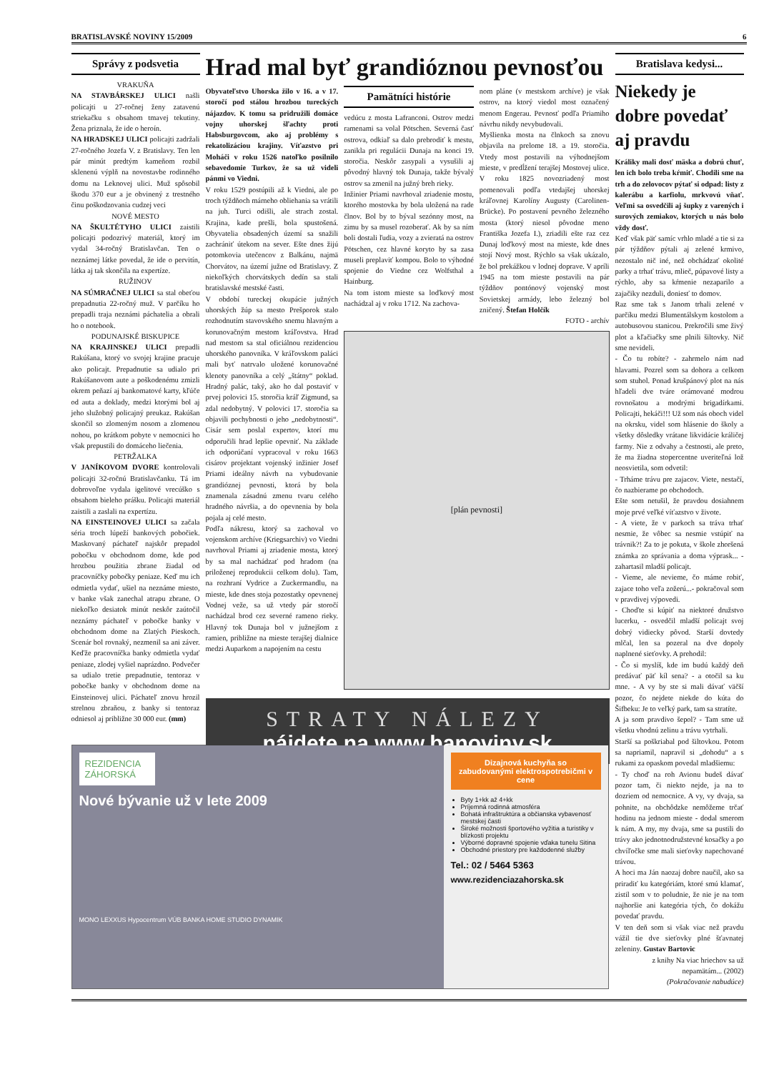BRATISLAVSKÉ NOVINY 15/2009 6
Správy z podsvetia
VRAKUŇA
NA STAVBÁRSKEJ ULICI našli policajti u 27-ročnej ženy zatavenú striekačku s obsahom tmavej tekutiny. Žena priznala, že ide o heroín.
NA HRADSKEJ ULICI policajti zadržali 27-ročného Jozefa V. z Bratislavy. Ten len pár minút predtým kameňom rozbil sklenenú výplň na novostavbe rodinného domu na Leknovej ulici. Muž spôsobil škodu 370 eur a je obvinený z trestného činu poškodzovania cudzej veci
NOVÉ MESTO
NA ŠKULTÉTYHO ULICI zaistili policajti podozrivý materiál, ktorý im vydal 34-ročný Bratislavčan. Ten o neznámej látke povedal, že ide o pervitín, látka aj tak skončila na expertíze.
RUŽINOV
NA SÚMRAČNEJ ULICI sa stal obeťou prepadnutia 22-ročný muž. V parčíku ho prepadli traja neznámi páchatelia a obrali ho o notebook.
PODUNAJSKÉ BISKUPICE
NA KRAJINSKEJ ULICI prepadli Rakúšana, ktorý vo svojej krajine pracuje ako policajt. Prepadnutie sa udialo pri Rakúšanovom aute a poškodenému zmizli okrem peňazí aj bankomatové karty, kľúče od auta a doklady, medzi ktorými bol aj jeho služobný policajný preukaz. Rakúšan skončil so zlomeným nosom a zlomenou nohou, po krátkom pobyte v nemocnici ho však prepustili do domáceho liečenia.
PETRŽALKA
V JANÍKOVOM DVORE kontrolovali policajti 32-ročnú Bratislavčanku. Tá im dobrovoľne vydala igelitové vrecúško s obsahom bieleho prášku. Policajti materiál zaistili a zaslali na expertízu.
NA EINSTEINOVEJ ULICI sa začala séria troch lúpeží bankových pobočiek. Maskovaný páchateľ najskôr prepadol pobočku v obchodnom dome, kde pod hrozbou použitia zbrane žiadal od pracovníčky pobočky peniaze. Keď mu ich odmietla vydať, ušiel na neznáme miesto, v banke však zanechal atrapu zbrane. O niekoľko desiatok minút neskôr zaútočil neznámy páchateľ v pobočke banky v obchodnom dome na Zlatých Pieskoch. Scenár bol rovnaký, nezmenil sa ani záver. Keďže pracovníčka banky odmietla vydať peniaze, zlodej vyšiel naprázdno. Podvečer sa udialo tretie prepadnutie, tentoraz v pobočke banky v obchodnom dome na Einsteinovej ulici. Páchateľ znovu hrozil strelnou zbraňou, z banky si tentoraz odniesol aj približne 30 000 eur. (mm)
Hrad mal byť grandióznou pevnosťou
Obyvateľstvo Uhorska žilo v 16. a v 17. storočí pod stálou hrozbou tureckých nájazdov. K tomu sa pridružili domáce vojny uhorskej šľachty proti Habsburgovcom, ako aj problémy s rekatolizáciou krajiny. Víťazstvo pri Moháči v roku 1526 natoľko posilnilo sebavedomie Turkov, že sa už videli pánmi vo Viedni.
V roku 1529 postúpili až k Viedni, ale po troch týždňoch márneho obliehania sa vrátili na juh. Turci odišli, ale strach zostal. Krajina, kade prešli, bola spustošená. Obyvatelia obsadených území sa snažili zachrániť útekom na sever. Ešte dnes žijú potomkovia utečencov z Balkánu, najmä Chorvátov, na území južne od Bratislavy. Z niekoľkých chorvátskych dedín sa stali bratislavské mestské časti.
V období tureckej okupácie južných uhorských žúp sa mesto Prešporok stalo rozhodnutím stavovského snemu hlavným a korunovačným mestom kráľovstva. Hrad nad mestom sa stal oficiálnou rezidenciou uhorského panovníka. V kráľovskom paláci mali byť natrvalo uložené korunovačné klenoty panovníka a celý „štátny“ poklad. Hradný palác, taký, ako ho dal postaviť v prvej polovici 15. storočia kráľ Zigmund, sa zdal nedobytný. V polovici 17. storočia sa objavili pochybnosti o jeho „nedobytnosti“. Cisár sem poslal expertov, ktorí mu odporučili hrad lepšie opevniť. Na základe ich odporúčaní vypracoval v roku 1663 cisárov projektant vojenský inžinier Josef Priami ideálny návrh na vybudovanie grandióznej pevnosti, ktorá by bola znamenala zásadnú zmenu tvaru celého hradného návršia, a do opevnenia by bola pojala aj celé mesto.
Podľa nákresu, ktorý sa zachoval vo vojenskom archíve (Kriegsarchiv) vo Viedni navrhoval Priami aj zriadenie mosta, ktorý by sa mal nachádzať pod hradom (na priloženej reprodukcii celkom dolu). Tam, na rozhraní Vydrice a Zuckermandlu, na mieste, kde dnes stoja pozostatky opevnenej Vodnej veže, sa už vtedy pár storočí nachádzal brod cez severné rameno rieky. Hlavný tok Dunaja bol v južnejšom z ramien, približne na mieste terajšej dialnice medzi Auparkom a napojením na cestu
Pamätníci histórie
vedúcu z mosta Lafranconi. Ostrov medzi ramenami sa volal Pötschen. Severná časť ostrova, odkiaľ sa dalo prebrodiť k mestu, zanikla pri regulácii Dunaja na konci 19. storočia. Neskôr zasypali a vysušili aj pôvodný hlavný tok Dunaja, takže bývalý ostrov sa zmenil na južný breh rieky.
Inžinier Priami navrhoval zriadenie mostu, ktorého mostovka by bola uložená na rade člnov. Bol by to býval sezónny most, na zimu by sa musel rozoberať. Ak by sa ním boli dostali ľudia, vozy a zvieratá na ostrov Pötschen, cez hlavné koryto by sa zasa museli preplaviť kompou. Bolo to výhodné spojenie do Viedne cez Wolfsthal a Hainburg.
Na tom istom mieste sa loďkový most nachádzal aj v roku 1712. Na zachova-
nom pláne (v mestskom archíve) je však ostrov, na ktorý viedol most označený menom Engerau. Pevnosť podľa Priamiho návrhu nikdy nevybudovali.
Myšlienka mosta na člnkoch sa znovu objavila na prelome 18. a 19. storočia. Vtedy most postavili na výhodnejšom mieste, v predĺžení terajšej Mostovej ulice. V roku 1825 novozriadený most pomenovali podľa vtedajšej uhorskej kráľovnej Karolíny Augusty (Carolinen-Brücke). Po postavení pevného železného mosta (ktorý niesol pôvodne meno Františka Jozefa I.), zriadili ešte raz cez Dunaj loďkový most na mieste, kde dnes stojí Nový most. Rýchlo sa však ukázalo, že bol prekážkou v lodnej doprave. V apríli 1945 na tom mieste postavili na pár týždňov pontónový vojenský most Sovietskej armády, lebo železný bol zničený. Štefan Holčík
FOTO - archív
[plán pevnosti]
STRATY NÁLEZY
nájdete na www.banoviny.sk
Bratislava kedysi...
Niekedy je dobre povedať aj pravdu
Králiky mali dosť mäska a dobrú chuť, len ich bolo treba kŕmiť. Chodili sme na trh a do zelovocov pýtať si odpad: listy z kalerábu a karfiolu, mrkvovú vňať. Veľmi sa osvedčili aj šupky z varených i surových zemiakov, ktorých u nás bolo vždy dosť.
Keď však päť samíc vrhlo mladé a tie si za pár týždňov pýtali aj zelené krmivo, nezostalo nič iné, než obchádzať okolité parky a trhať trávu, mlieč, púpavové listy a rýchlo, aby sa kŕmenie nezaparilo a zajačiky nezduli, doniesť to domov.
Raz sme tak s Janom trhali zelené v parčíku medzi Blumentálskym kostolom a autobusovou stanicou. Prekročili sme živý plot a kľačiačky sme plnili šiltovky. Nič sme nevideli.
- Čo tu robíte? - zahrmelo nám nad hlavami. Pozrel som sa dohora a celkom som stuhol. Ponad krušpánový plot na nás hľadeli dve tváre orámované modrou rovnošatou a modrými brigadírkami. Policajti, hekáči!!! Už som nás oboch videl na okrsku, videl som hlásenie do školy a všetky dôsledky vrátane likvidácie králičej farmy. Nie z odvahy a čestnosti, ale preto, že ma žiadna stopercentne uveriteľná lož neosvietila, som odvetil:
- Trháme trávu pre zajacov. Viete, nestačí, čo nazbierame po obchodoch.
Ešte som netušil, že pravdou dosiahnem moje prvé veľké víťazstvo v živote.
- A viete, že v parkoch sa tráva trhať nesmie, že vôbec sa nesmie vstúpiť na trávnik?! Za to je pokuta, v škole zhoršená známka zo správania a doma výprask... -zahartasil mladší policajt.
- Vieme, ale nevieme, čo máme robiť, zajace toho veľa zožerú...- pokračoval som v pravdivej výpovedi.
- Choďte si kúpiť na niektoré družstvo lucerku, - osvedčil mladší policajt svoj dobrý vidiecky pôvod. Starší dovtedy mlčal, len sa pozeral na dve dopoly naplnené sieťovky. A prehodil:
- Čo si myslíš, kde im budú každý deň predávať päť kíl sena? - a otočil sa ku mne. - A vy by ste si mali dávať väčší pozor, čo nejdete niekde do kúta do Šifbeku: Je to veľký park, tam sa stratíte.
A ja som pravdivo šepol? - Tam sme už všetku vhodnú zelinu a trávu vytrhali.
Starší sa poškriabal pod šiltovkou. Potom sa napriamil, napravil si „dohodu“ a s rukami za opaskom povedal mladšiemu:
- Ty choď na roh Avionu budeš dávať pozor tam, či niekto nejde, ja na to dozriem od nemocnice. A vy, vy dvaja, sa pohnite, na obchôdzke nemôžeme trčať hodinu na jednom mieste - dodal smerom k nám. A my, my dvaja, sme sa pustili do trávy ako jednotnodružstevné kosačky a po chvíľočke sme mali sieťovky napechované trávou.
A hoci ma Ján naozaj dobre naučil, ako sa priradiť ku kategóriám, ktoré smú klamať, zistil som v to poludnie, že nie je na tom najhoršie ani kategória tých, čo dokážu povedať pravdu.
V ten deň som si však viac než pravdu vážil tie dve sieťovky plné šťavnatej zeleniny. Gustav Bartovic
z knihy Na viac hriechov sa už nepamätám... (2002)
(Pokračovanie nabudúce)
REZIDENCIA ZÁHORSKÁ
Nové bývanie už v lete 2009
MONO LEXXUS Hypocentrum VÚB BANKA HOME STUDIO DYNAMIK
Dizajnová kuchyňa so zabudovanými elektrospotrebičmi v cene
Byty 1+kk až 4+kk
Príjemná rodinná atmosféra
Bohatá infraštruktúra a občianska vybavenosť mestskej časti
Široké možnosti športového vyžitia a turistiky v blízkosti projektu
Výborné dopravné spojenie vďaka tunelu Sitina
Obchodné priestory pre každodenné služby
Tel.: 02 / 5464 5363
www.rezidenciazahorska.sk